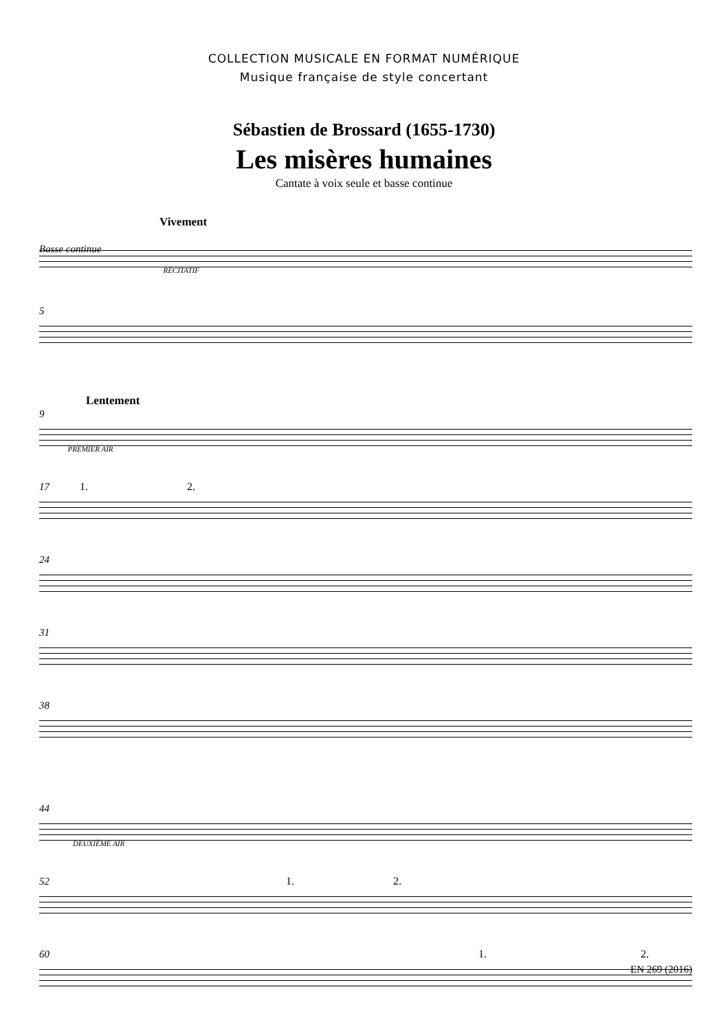COLLECTION MUSICALE EN FORMAT NUMÉRIQUE
Musique française de style concertant
Sébastien de Brossard (1655-1730)
Les misères humaines
Cantate à voix seule et basse continue
Vivement
Basse continue RÉCITATIF
5
Lentement
9 PREMIER AIR
17 1. 2.
24
31
38
44 DEUXIÈME AIR
52 1. 2.
60 1. 2.
EN 269 (2016)